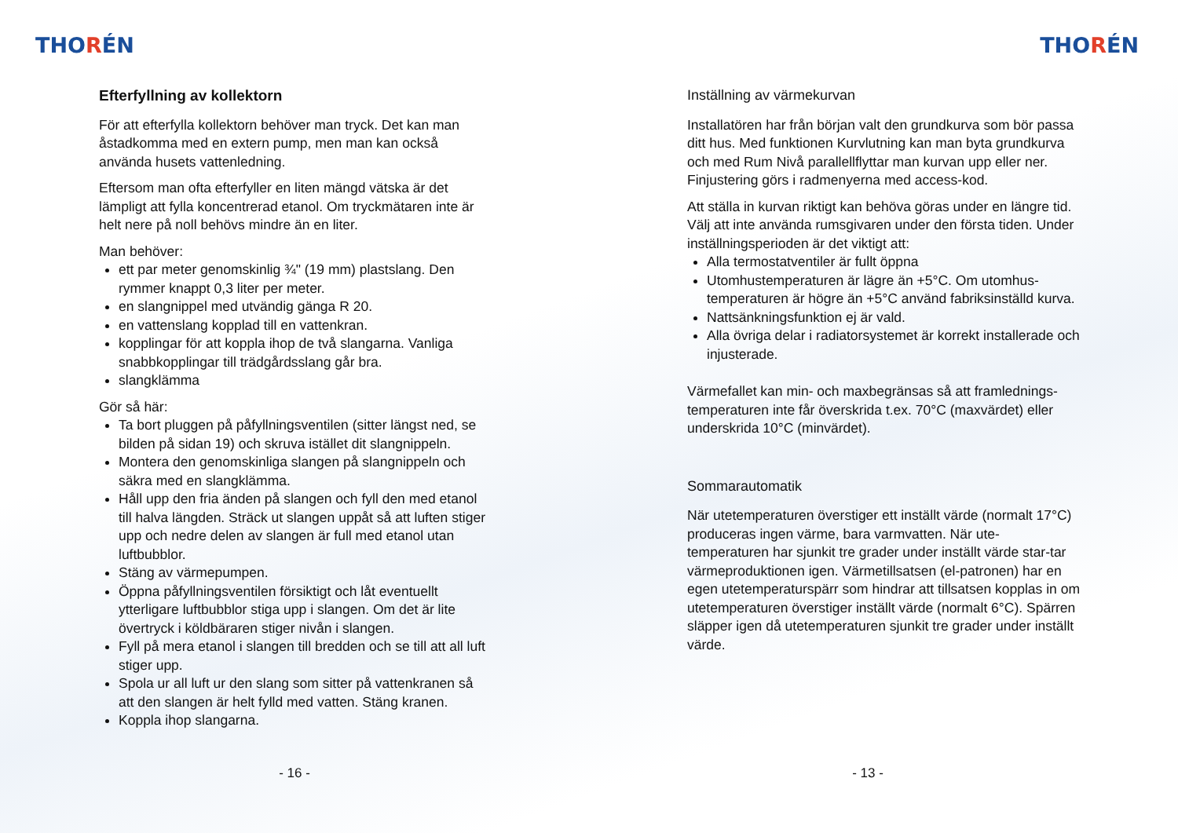THORÉN
Efterfyllning av kollektorn
För att efterfylla kollektorn behöver man tryck. Det kan man åstadkomma med en extern pump, men man kan också använda husets vattenledning.
Eftersom man ofta efterfyller en liten mängd vätska är det lämpligt att fylla koncentrerad etanol. Om tryckmätaren inte är helt nere på noll behövs mindre än en liter.
Man behöver:
ett par meter genomskinlig ¾" (19 mm) plastslang. Den rymmer knappt 0,3 liter per meter.
en slangnippel med utvändig gänga R 20.
en vattenslang kopplad till en vattenkran.
kopplingar för att koppla ihop de två slangarna. Vanliga snabbkopplingar till trädgårdsslang går bra.
slangklämma
Gör så här:
Ta bort pluggen på påfyllningsventilen (sitter längst ned, se bilden på sidan 19) och skruva istället dit slangnippeln.
Montera den genomskinliga slangen på slangnippeln och säkra med en slangklämma.
Håll upp den fria änden på slangen och fyll den med etanol till halva längden. Sträck ut slangen uppåt så att luften stiger upp och nedre delen av slangen är full med etanol utan luftbubblor.
Stäng av värmepumpen.
Öppna påfyllningsventilen försiktigt och låt eventuellt ytterligare luftbubblor stiga upp i slangen. Om det är lite övertryck i köldbäraren stiger nivån i slangen.
Fyll på mera etanol i slangen till bredden och se till att all luft stiger upp.
Spola ur all luft ur den slang som sitter på vattenkranen så att den slangen är helt fylld med vatten. Stäng kranen.
Koppla ihop slangarna.
- 16 -
THORÉN
Inställning av värmekurvan
Installatören har från början valt den grundkurva som bör passa ditt hus. Med funktionen Kurvlutning kan man byta grundkurva och med Rum Nivå parallellflyttar man kurvan upp eller ner. Finjustering görs i radmenyerna med access-kod.
Att ställa in kurvan riktigt kan behöva göras under en längre tid. Välj att inte använda rumsgivaren under den första tiden. Under inställningsperioden är det viktigt att:
Alla termostatventiler är fullt öppna
Utomhustemperaturen är lägre än +5°C. Om utomhus-temperaturen är högre än +5°C använd fabriksinställd kurva.
Nattsänkningsfunktion ej är vald.
Alla övriga delar i radiatorsystemet är korrekt installerade och injusterade.
Värmefallet kan min- och maxbegränsas så att framlednings-temperaturen inte får överskrida t.ex. 70°C (maxvärdet) eller underskrida 10°C (minvärdet).
Sommarautomatik
När utetemperaturen överstiger ett inställt värde (normalt 17°C) produceras ingen värme, bara varmvatten. När ute-temperaturen har sjunkit tre grader under inställt värde star-tar värmeproduktionen igen. Värmetillsatsen (el-patronen) har en egen utetemperaturspärr som hindrar att tillsatsen kopplas in om utetemperaturen överstiger inställt värde (normalt 6°C). Spärren släpper igen då utetemperaturen sjunkit tre grader under inställt värde.
- 13 -